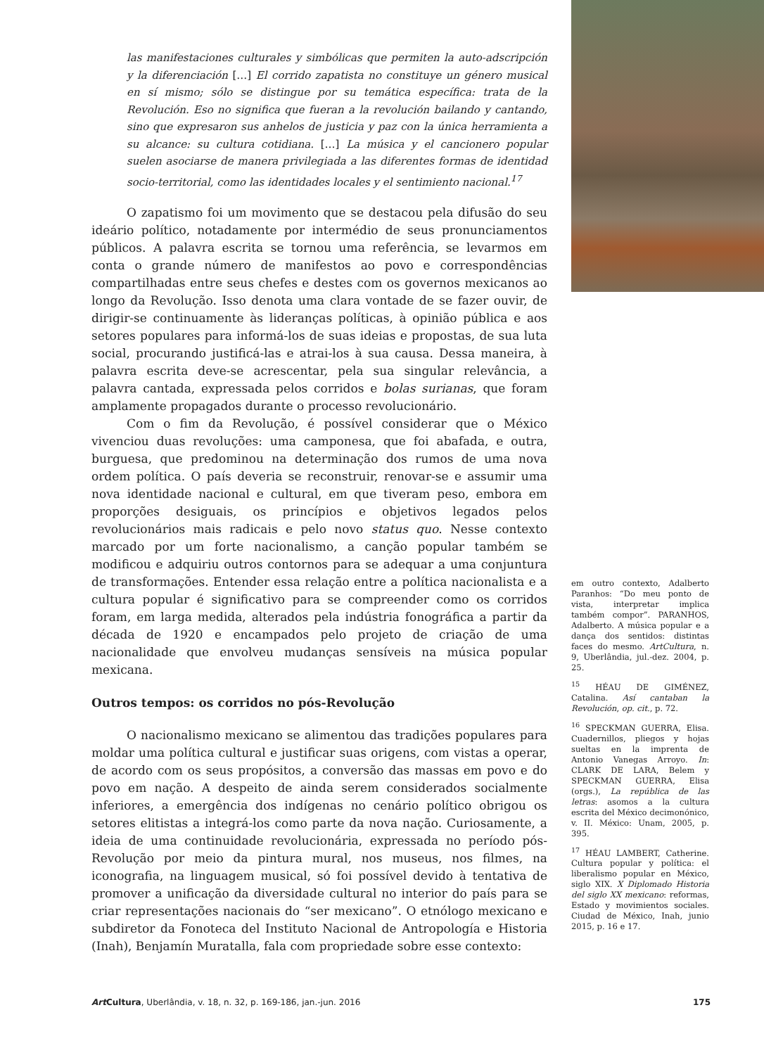las manifestaciones culturales y simbólicas que permiten la auto-adscripción y la diferenciación […] El corrido zapatista no constituye un género musical en sí mismo; sólo se distingue por su temática específica: trata de la Revolución. Eso no significa que fueran a la revolución bailando y cantando, sino que expresaron sus anhelos de justicia y paz con la única herramienta a su alcance: su cultura cotidiana. […] La música y el cancionero popular suelen asociarse de manera privilegiada a las diferentes formas de identidad socio-territorial, como las identidades locales y el sentimiento nacional.<sup>17</sup>
O zapatismo foi um movimento que se destacou pela difusão do seu ideário político, notadamente por intermédio de seus pronunciamentos públicos. A palavra escrita se tornou uma referência, se levarmos em conta o grande número de manifestos ao povo e correspondências compartilhadas entre seus chefes e destes com os governos mexicanos ao longo da Revolução. Isso denota uma clara vontade de se fazer ouvir, de dirigir-se continuamente às lideranças políticas, à opinião pública e aos setores populares para informá-los de suas ideias e propostas, de sua luta social, procurando justificá-las e atrai-los à sua causa. Dessa maneira, à palavra escrita deve-se acrescentar, pela sua singular relevância, a palavra cantada, expressada pelos corridos e bolas surianas, que foram amplamente propagados durante o processo revolucionário.
Com o fim da Revolução, é possível considerar que o México vivenciou duas revoluções: uma camponesa, que foi abafada, e outra, burguesa, que predominou na determinação dos rumos de uma nova ordem política. O país deveria se reconstruir, renovar-se e assumir uma nova identidade nacional e cultural, em que tiveram peso, embora em proporções desiguais, os princípios e objetivos legados pelos revolucionários mais radicais e pelo novo status quo. Nesse contexto marcado por um forte nacionalismo, a canção popular também se modificou e adquiriu outros contornos para se adequar a uma conjuntura de transformações. Entender essa relação entre a política nacionalista e a cultura popular é significativo para se compreender como os corridos foram, em larga medida, alterados pela indústria fonográfica a partir da década de 1920 e encampados pelo projeto de criação de uma nacionalidade que envolveu mudanças sensíveis na música popular mexicana.
Outros tempos: os corridos no pós-Revolução
O nacionalismo mexicano se alimentou das tradições populares para moldar uma política cultural e justificar suas origens, com vistas a operar, de acordo com os seus propósitos, a conversão das massas em povo e do povo em nação. A despeito de ainda serem considerados socialmente inferiores, a emergência dos indígenas no cenário político obrigou os setores elitistas a integrá-los como parte da nova nação. Curiosamente, a ideia de uma continuidade revolucionária, expressada no período pós-Revolução por meio da pintura mural, nos museus, nos filmes, na iconografia, na linguagem musical, só foi possível devido à tentativa de promover a unificação da diversidade cultural no interior do país para se criar representações nacionais do “ser mexicano”. O etnólogo mexicano e subdiretor da Fonoteca del Instituto Nacional de Antropología e Historia (Inah), Benjamín Muratalla, fala com propriedade sobre esse contexto:
em outro contexto, Adalberto Paranhos: “Do meu ponto de vista, interpretar implica também compor”. PARANHOS, Adalberto. A música popular e a dança dos sentidos: distintas faces do mesmo. ArtCultura, n. 9, Uberlândia, jul.-dez. 2004, p. 25.
<sup>15</sup> HÉAU DE GIMÉNEZ, Catalina. Así cantaban la Revolución, op. cit., p. 72.
<sup>16</sup> SPECKMAN GUERRA, Elisa. Cuadernillos, pliegos y hojas sueltas en la imprenta de Antonio Vanegas Arroyo. In: CLARK DE LARA, Belem y SPECKMAN GUERRA, Elisa (orgs.), La república de las letras: asomos a la cultura escrita del México decimonónico, v. II. México: Unam, 2005, p. 395.
<sup>17</sup> HÉAU LAMBERT, Catherine. Cultura popular y política: el liberalismo popular en México, siglo XIX. X Diplomado Historia del siglo XX mexicano: reformas, Estado y movimientos sociales. Ciudad de México, Inah, junio 2015, p. 16 e 17.
Art Cultura, Uberlândia, v. 18, n. 32, p. 169-186, jan.-jun. 2016 175